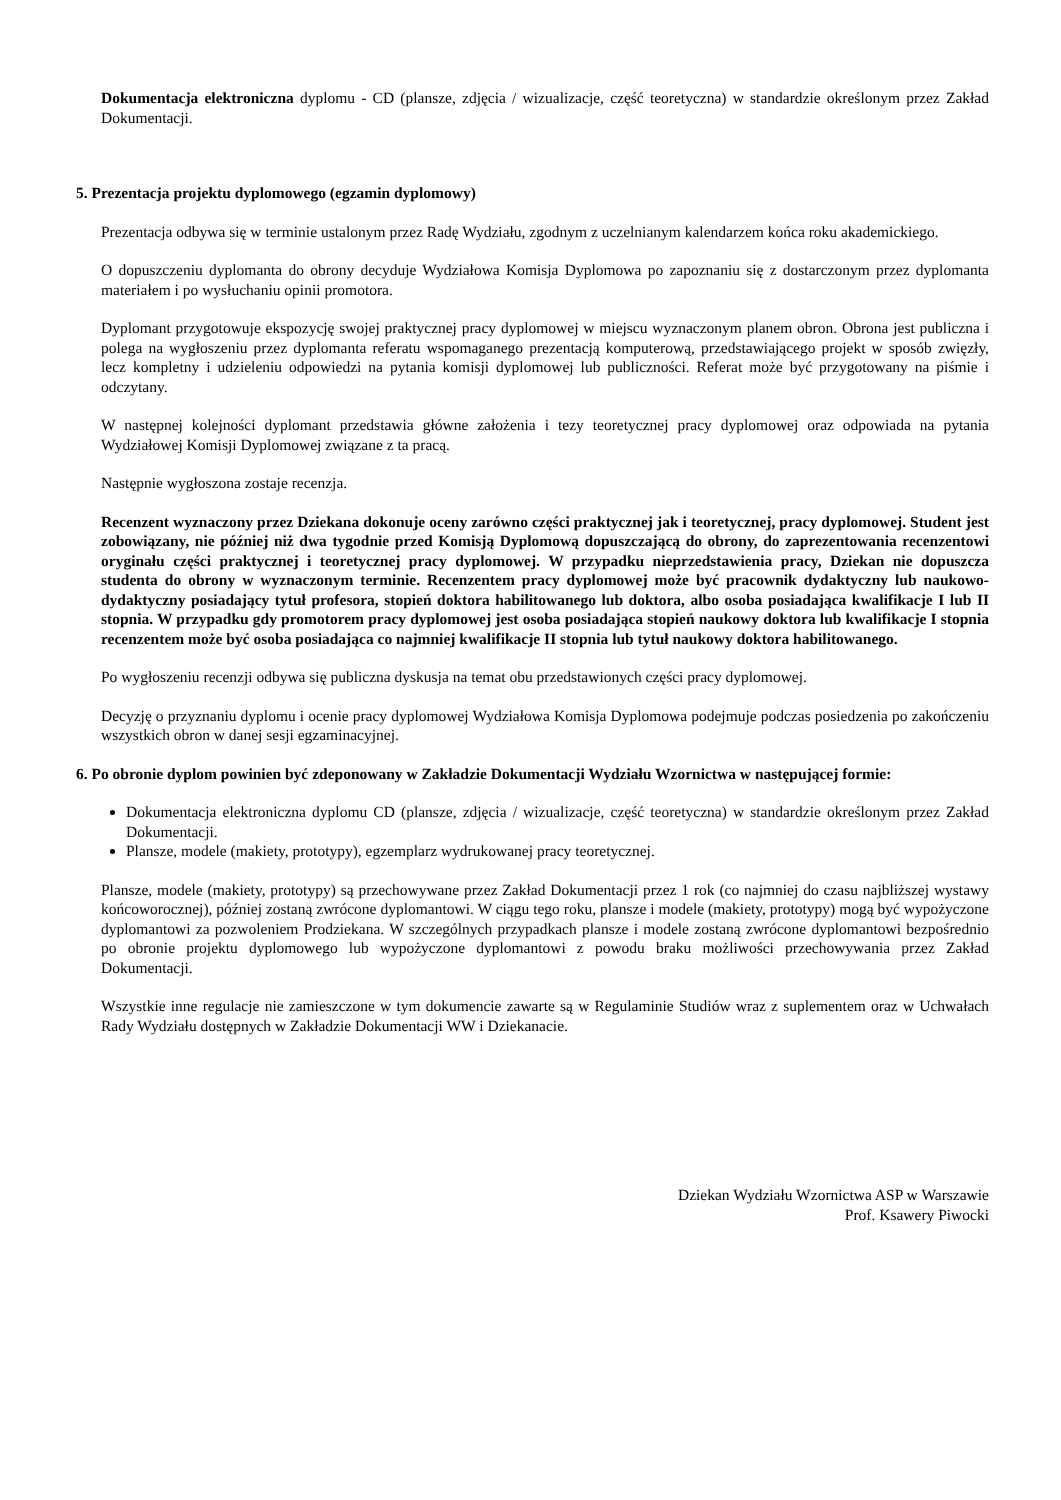Dokumentacja elektroniczna dyplomu - CD (plansze, zdjęcia / wizualizacje, część teoretyczna) w standardzie określonym przez Zakład Dokumentacji.
5. Prezentacja projektu dyplomowego (egzamin dyplomowy)
Prezentacja odbywa się w terminie ustalonym przez Radę Wydziału, zgodnym z uczelnianym kalendarzem końca roku akademickiego.
O dopuszczeniu dyplomanta do obrony decyduje Wydziałowa Komisja Dyplomowa po zapoznaniu się z dostarczonym przez dyplomanta materiałem i po wysłuchaniu opinii promotora.
Dyplomant przygotowuje ekspozycję swojej praktycznej pracy dyplomowej w miejscu wyznaczonym planem obron. Obrona jest publiczna i polega na wygłoszeniu przez dyplomanta referatu wspomaganego prezentacją komputerową, przedstawiającego projekt w sposób zwięzły, lecz kompletny i udzieleniu odpowiedzi na pytania komisji dyplomowej lub publiczności. Referat może być przygotowany na piśmie i odczytany.
W następnej kolejności dyplomant przedstawia główne założenia i tezy teoretycznej pracy dyplomowej oraz odpowiada na pytania Wydziałowej Komisji Dyplomowej związane z ta pracą.
Następnie wygłoszona zostaje recenzja.
Recenzent wyznaczony przez Dziekana dokonuje oceny zarówno części praktycznej jak i teoretycznej, pracy dyplomowej. Student jest zobowiązany, nie później niż dwa tygodnie przed Komisją Dyplomową dopuszczającą do obrony, do zaprezentowania recenzentowi oryginału części praktycznej i teoretycznej pracy dyplomowej. W przypadku nieprzedstawienia pracy, Dziekan nie dopuszcza studenta do obrony w wyznaczonym terminie. Recenzentem pracy dyplomowej może być pracownik dydaktyczny lub naukowo-dydaktyczny posiadający tytuł profesora, stopień doktora habilitowanego lub doktora, albo osoba posiadająca kwalifikacje I lub II stopnia. W przypadku gdy promotorem pracy dyplomowej jest osoba posiadająca stopień naukowy doktora lub kwalifikacje I stopnia recenzentem może być osoba posiadająca co najmniej kwalifikacje II stopnia lub tytuł naukowy doktora habilitowanego.
Po wygłoszeniu recenzji odbywa się publiczna dyskusja na temat obu przedstawionych części pracy dyplomowej.
Decyzję o przyznaniu dyplomu i ocenie pracy dyplomowej Wydziałowa Komisja Dyplomowa podejmuje podczas posiedzenia po zakończeniu wszystkich obron w danej sesji egzaminacyjnej.
6. Po obronie dyplom powinien być zdeponowany w Zakładzie Dokumentacji Wydziału Wzornictwa w następującej formie:
Dokumentacja elektroniczna dyplomu CD (plansze, zdjęcia / wizualizacje, część teoretyczna) w standardzie określonym przez Zakład Dokumentacji.
Plansze, modele (makiety, prototypy), egzemplarz wydrukowanej pracy teoretycznej.
Plansze, modele (makiety, prototypy) są przechowywane przez Zakład Dokumentacji przez 1 rok (co najmniej do czasu najbliższej wystawy końcoworocznej), później zostaną zwrócone dyplomantowi. W ciągu tego roku, plansze i modele (makiety, prototypy) mogą być wypożyczone dyplomantowi za pozwoleniem Prodziekana. W szczególnych przypadkach plansze i modele zostaną zwrócone dyplomantowi bezpośrednio po obronie projektu dyplomowego lub wypożyczone dyplomantowi z powodu braku możliwości przechowywania przez Zakład Dokumentacji.
Wszystkie inne regulacje nie zamieszczone w tym dokumencie zawarte są w Regulaminie Studiów wraz z suplementem oraz w Uchwałach Rady Wydziału dostępnych w Zakładzie Dokumentacji WW i Dziekanacie.
Dziekan Wydziału Wzornictwa ASP w Warszawie
Prof. Ksawery Piwocki